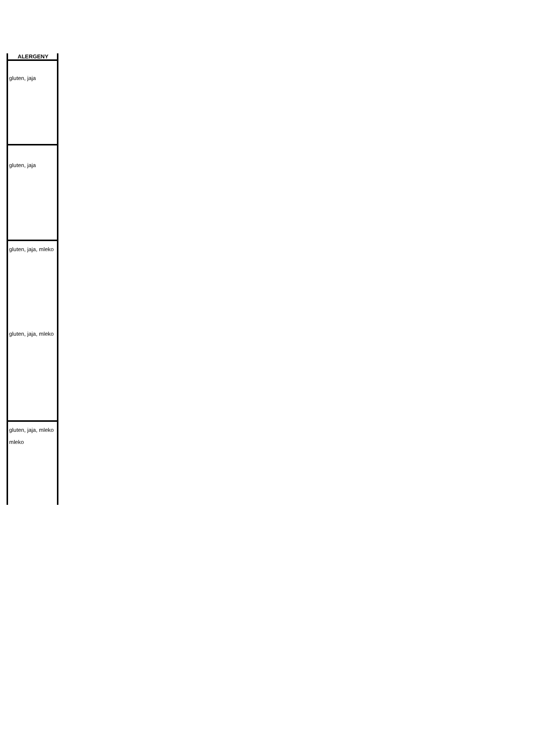| ALERGENY |
| --- |
| gluten, jaja |
| gluten, jaja |
| gluten, jaja, mleko |
| gluten, jaja, mleko |
| gluten, jaja, mleko mleko |